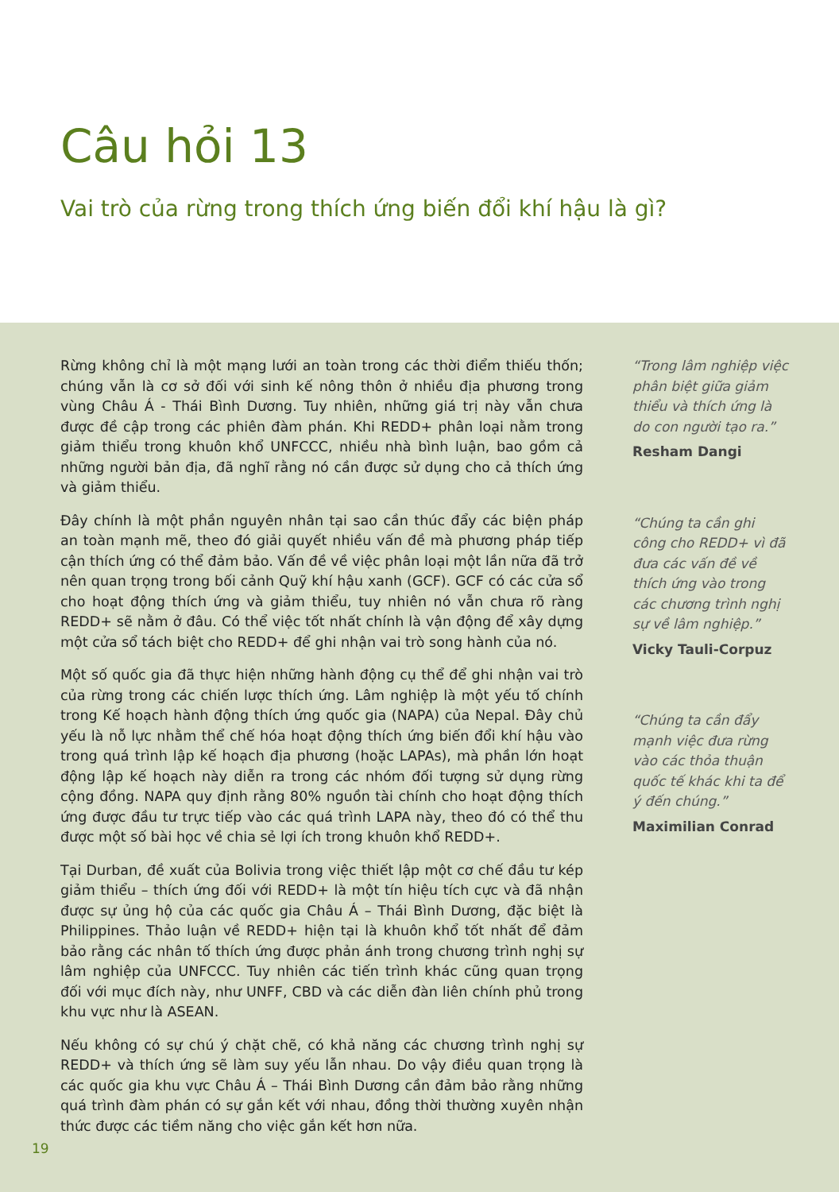Câu hỏi 13
Vai trò của rừng trong thích ứng biến đổi khí hậu là gì?
Rừng không chỉ là một mạng lưới an toàn trong các thời điểm thiếu thốn; chúng vẫn là cơ sở đối với sinh kế nông thôn ở nhiều địa phương trong vùng Châu Á - Thái Bình Dương. Tuy nhiên, những giá trị này vẫn chưa được đề cập trong các phiên đàm phán. Khi REDD+ phân loại nằm trong giảm thiểu trong khuôn khổ UNFCCC, nhiều nhà bình luận, bao gồm cả những người bản địa, đã nghĩ rằng nó cần được sử dụng cho cả thích ứng và giảm thiểu.
Đây chính là một phần nguyên nhân tại sao cần thúc đẩy các biện pháp an toàn mạnh mẽ, theo đó giải quyết nhiều vấn đề mà phương pháp tiếp cận thích ứng có thể đảm bảo. Vấn đề về việc phân loại một lần nữa đã trở nên quan trọng trong bối cảnh Quỹ khí hậu xanh (GCF). GCF có các cửa sổ cho hoạt động thích ứng và giảm thiểu, tuy nhiên nó vẫn chưa rõ ràng REDD+ sẽ nằm ở đâu. Có thể việc tốt nhất chính là vận động để xây dựng một cửa sổ tách biệt cho REDD+ để ghi nhận vai trò song hành của nó.
Một số quốc gia đã thực hiện những hành động cụ thể để ghi nhận vai trò của rừng trong các chiến lược thích ứng. Lâm nghiệp là một yếu tố chính trong Kế hoạch hành động thích ứng quốc gia (NAPA) của Nepal. Đây chủ yếu là nỗ lực nhằm thể chế hóa hoạt động thích ứng biến đổi khí hậu vào trong quá trình lập kế hoạch địa phương (hoặc LAPAs), mà phần lớn hoạt động lập kế hoạch này diễn ra trong các nhóm đối tượng sử dụng rừng cộng đồng. NAPA quy định rằng 80% nguồn tài chính cho hoạt động thích ứng được đầu tư trực tiếp vào các quá trình LAPA này, theo đó có thể thu được một số bài học về chia sẻ lợi ích trong khuôn khổ REDD+.
Tại Durban, đề xuất của Bolivia trong việc thiết lập một cơ chế đầu tư kép giảm thiểu – thích ứng đối với REDD+ là một tín hiệu tích cực và đã nhận được sự ủng hộ của các quốc gia Châu Á – Thái Bình Dương, đặc biệt là Philippines. Thảo luận về REDD+ hiện tại là khuôn khổ tốt nhất để đảm bảo rằng các nhân tố thích ứng được phản ánh trong chương trình nghị sự lâm nghiệp của UNFCCC. Tuy nhiên các tiến trình khác cũng quan trọng đối với mục đích này, như UNFF, CBD và các diễn đàn liên chính phủ trong khu vực như là ASEAN.
Nếu không có sự chú ý chặt chẽ, có khả năng các chương trình nghị sự REDD+ và thích ứng sẽ làm suy yếu lẫn nhau. Do vậy điều quan trọng là các quốc gia khu vực Châu Á – Thái Bình Dương cần đảm bảo rằng những quá trình đàm phán có sự gắn kết với nhau, đồng thời thường xuyên nhận thức được các tiềm năng cho việc gắn kết hơn nữa.
“Trong lâm nghiệp việc phân biệt giữa giảm thiểu và thích ứng là do con người tạo ra.”
Resham Dangi
“Chúng ta cần ghi công cho REDD+ vì đã đưa các vấn đề về thích ứng vào trong các chương trình nghị sự về lâm nghiệp.”
Vicky Tauli-Corpuz
“Chúng ta cần đẩy mạnh việc đưa rừng vào các thỏa thuận quốc tế khác khi ta để ý đến chúng.”
Maximilian Conrad
19